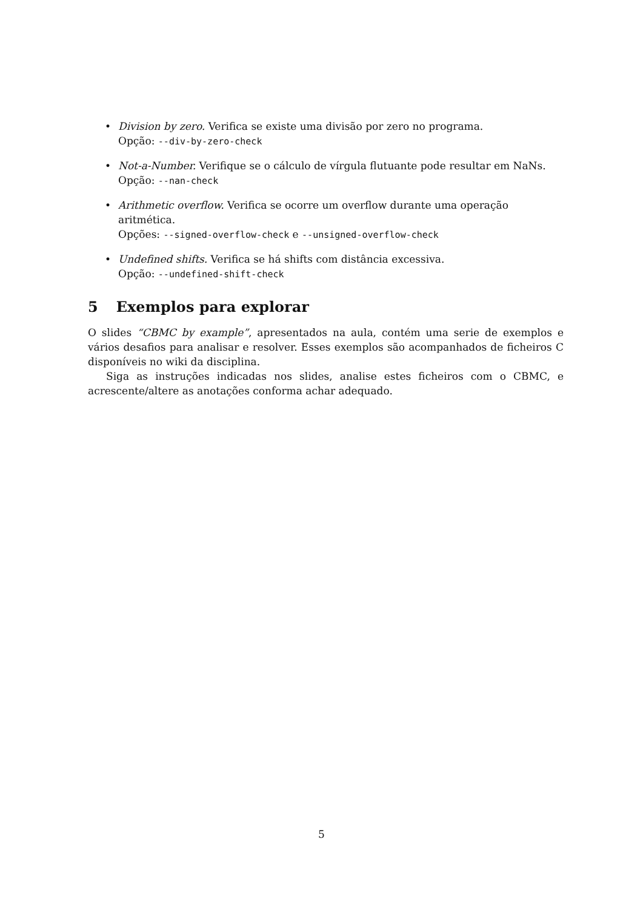• Division by zero. Verifica se existe uma divisão por zero no programa.
Opção: --div-by-zero-check
• Not-a-Number. Verifique se o cálculo de vírgula flutuante pode resultar em NaNs.
Opção: --nan-check
• Arithmetic overflow. Verifica se ocorre um overflow durante uma operação aritmética.
Opções: --signed-overflow-check e --unsigned-overflow-check
• Undefined shifts. Verifica se há shifts com distância excessiva.
Opção: --undefined-shift-check
5 Exemplos para explorar
O slides “CBMC by example”, apresentados na aula, contém uma serie de exemplos e vários desafios para analisar e resolver. Esses exemplos são acompanhados de ficheiros C disponíveis no wiki da disciplina.
Siga as instruções indicadas nos slides, analise estes ficheiros com o CBMC, e acrescente/altere as anotações conforma achar adequado.
5